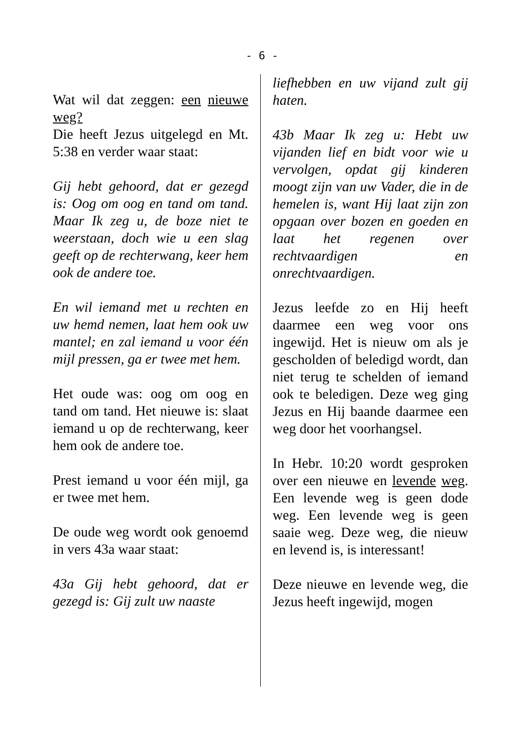- 6 -
Wat wil dat zeggen: een nieuwe weg?
Die heeft Jezus uitgelegd en Mt. 5:38 en verder waar staat:
Gij hebt gehoord, dat er gezegd is: Oog om oog en tand om tand. Maar Ik zeg u, de boze niet te weerstaan, doch wie u een slag geeft op de rechterwang, keer hem ook de andere toe.
En wil iemand met u rechten en uw hemd nemen, laat hem ook uw mantel; en zal iemand u voor één mijl pressen, ga er twee met hem.
Het oude was: oog om oog en tand om tand. Het nieuwe is: slaat iemand u op de rechterwang, keer hem ook de andere toe.
Prest iemand u voor één mijl, ga er twee met hem.
De oude weg wordt ook genoemd in vers 43a waar staat:
43a Gij hebt gehoord, dat er gezegd is: Gij zult uw naaste
liefhebben en uw vijand zult gij haten.
43b Maar Ik zeg u: Hebt uw vijanden lief en bidt voor wie u vervolgen, opdat gij kinderen moogt zijn van uw Vader, die in de hemelen is, want Hij laat zijn zon opgaan over bozen en goeden en laat het regenen over rechtvaardigen en onrechtvaardigen.
Jezus leefde zo en Hij heeft daarmee een weg voor ons ingewijd. Het is nieuw om als je gescholden of beledigd wordt, dan niet terug te schelden of iemand ook te beledigen. Deze weg ging Jezus en Hij baande daarmee een weg door het voorhangsel.
In Hebr. 10:20 wordt gesproken over een nieuwe en levende weg. Een levende weg is geen dode weg. Een levende weg is geen saaie weg. Deze weg, die nieuw en levend is, is interessant!
Deze nieuwe en levende weg, die Jezus heeft ingewijd, mogen